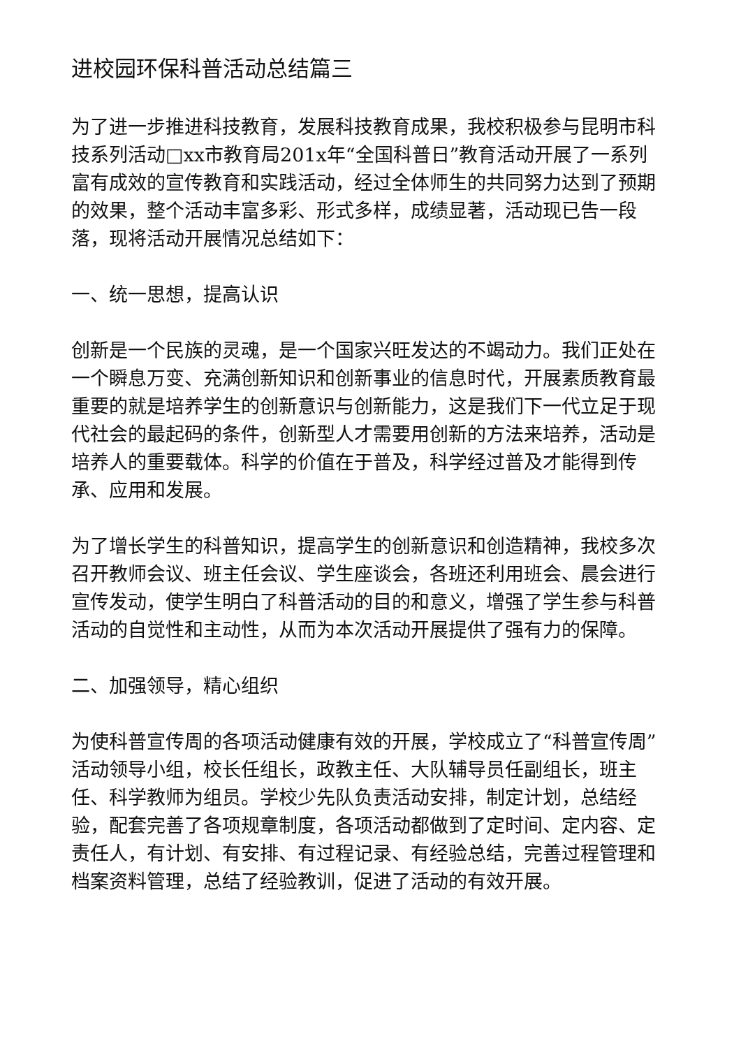进校园环保科普活动总结篇三
为了进一步推进科技教育，发展科技教育成果，我校积极参与昆明市科技系列活动□xx市教育局201x年“全国科普日”教育活动开展了一系列富有成效的宣传教育和实践活动，经过全体师生的共同努力达到了预期的效果，整个活动丰富多彩、形式多样，成绩显著，活动现已告一段落，现将活动开展情况总结如下：
一、统一思想，提高认识
创新是一个民族的灵魂，是一个国家兴旺发达的不竭动力。我们正处在一个瞬息万变、充满创新知识和创新事业的信息时代，开展素质教育最重要的就是培养学生的创新意识与创新能力，这是我们下一代立足于现代社会的最起码的条件，创新型人才需要用创新的方法来培养，活动是培养人的重要载体。科学的价值在于普及，科学经过普及才能得到传承、应用和发展。
为了增长学生的科普知识，提高学生的创新意识和创造精神，我校多次召开教师会议、班主任会议、学生座谈会，各班还利用班会、晨会进行宣传发动，使学生明白了科普活动的目的和意义，增强了学生参与科普活动的自觉性和主动性，从而为本次活动开展提供了强有力的保障。
二、加强领导，精心组织
为使科普宣传周的各项活动健康有效的开展，学校成立了“科普宣传周”活动领导小组，校长任组长，政教主任、大队辅导员任副组长，班主任、科学教师为组员。学校少先队负责活动安排，制定计划，总结经验，配套完善了各项规章制度，各项活动都做到了定时间、定内容、定责任人，有计划、有安排、有过程记录、有经验总结，完善过程管理和档案资料管理，总结了经验教训，促进了活动的有效开展。